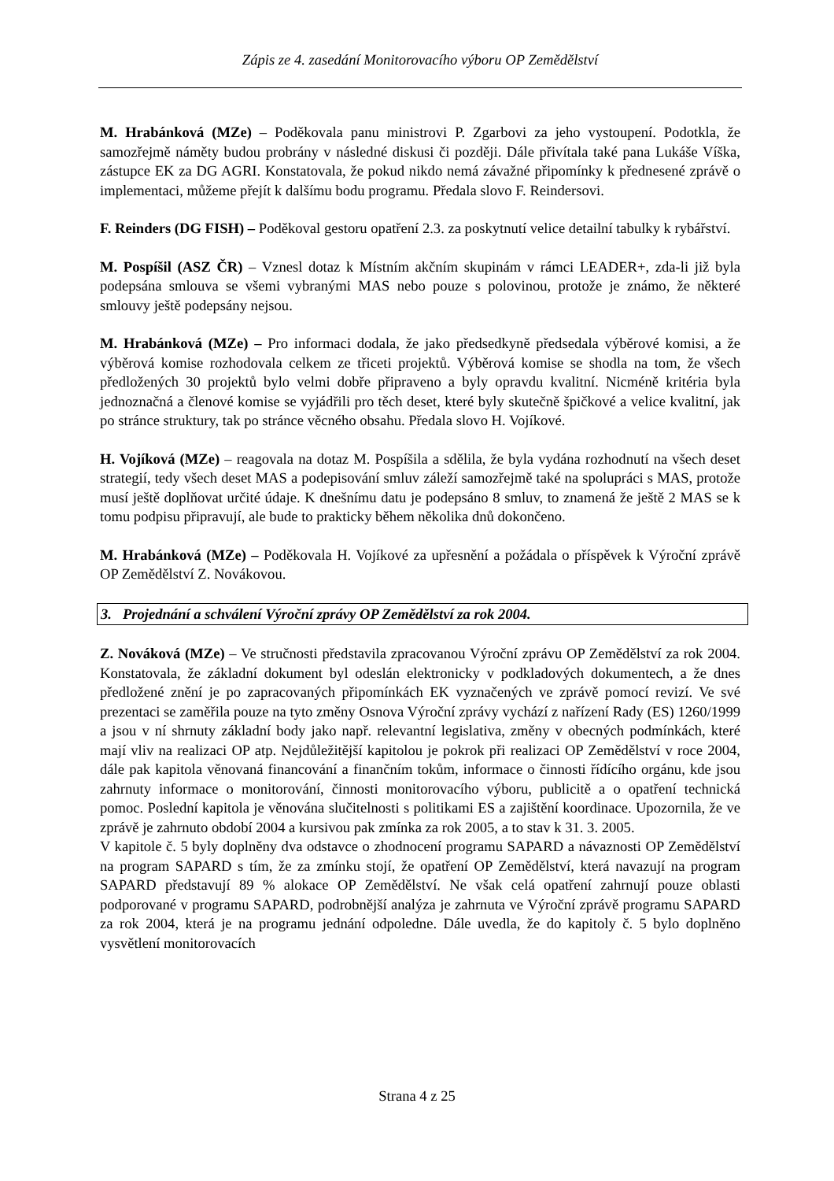Zápis ze 4. zasedání Monitorovacího výboru OP Zemědělství
M. Hrabánková (MZe) – Poděkovala panu ministrovi P. Zgarbovi za jeho vystoupení. Podotkla, že samozřejmě náměty budou probrány v následné diskusi či později. Dále přivítala také pana Lukáše Víška, zástupce EK za DG AGRI. Konstatovala, že pokud nikdo nemá závažné připomínky k přednesené zprávě o implementaci, můžeme přejít k dalšímu bodu programu. Předala slovo F. Reindersovi.
F. Reinders (DG FISH) – Poděkoval gestoru opatření 2.3. za poskytnutí velice detailní tabulky k rybářství.
M. Pospíšil (ASZ ČR) – Vznesl dotaz k Místním akčním skupinám v rámci LEADER+, zda-li již byla podepsána smlouva se všemi vybranými MAS nebo pouze s polovinou, protože je známo, že některé smlouvy ještě podepsány nejsou.
M. Hrabánková (MZe) – Pro informaci dodala, že jako předsedkyně předsedala výběrové komisi, a že výběrová komise rozhodovala celkem ze třiceti projektů. Výběrová komise se shodla na tom, že všech předložených 30 projektů bylo velmi dobře připraveno a byly opravdu kvalitní. Nicméně kritéria byla jednoznačná a členové komise se vyjádřili pro těch deset, které byly skutečně špičkové a velice kvalitní, jak po stránce struktury, tak po stránce věcného obsahu. Předala slovo H. Vojíkové.
H. Vojíková (MZe) – reagovala na dotaz M. Pospíšila a sdělila, že byla vydána rozhodnutí na všech deset strategií, tedy všech deset MAS a podepisování smluv záleží samozřejmě také na spolupráci s MAS, protože musí ještě doplňovat určité údaje. K dnešnímu datu je podepsáno 8 smluv, to znamená že ještě 2 MAS se k tomu podpisu připravují, ale bude to prakticky během několika dnů dokončeno.
M. Hrabánková (MZe) – Poděkovala H. Vojíkové za upřesnění a požádala o příspěvek k Výroční zprávě OP Zemědělství Z. Novákovou.
3. Projednání a schválení Výroční zprávy OP Zemědělství za rok 2004.
Z. Nováková (MZe) – Ve stručnosti představila zpracovanou Výroční zprávu OP Zemědělství za rok 2004. Konstatovala, že základní dokument byl odeslán elektronicky v podkladových dokumentech, a že dnes předložené znění je po zapracovaných připomínkách EK vyznačených ve zprávě pomocí revizí. Ve své prezentaci se zaměřila pouze na tyto změny Osnova Výroční zprávy vychází z nařízení Rady (ES) 1260/1999 a jsou v ní shrnuty základní body jako např. relevantní legislativa, změny v obecných podmínkách, které mají vliv na realizaci OP atp. Nejdůležitější kapitolou je pokrok při realizaci OP Zemědělství v roce 2004, dále pak kapitola věnovaná financování a finančním tokům, informace o činnosti řídícího orgánu, kde jsou zahrnuty informace o monitorování, činnosti monitorovacího výboru, publicitě a o opatření technická pomoc. Poslední kapitola je věnována slučitelnosti s politikami ES a zajištění koordinace. Upozornila, že ve zprávě je zahrnuto období 2004 a kursivou pak zmínka za rok 2005, a to stav k 31. 3. 2005.
V kapitole č. 5 byly doplněny dva odstavce o zhodnocení programu SAPARD a návaznosti OP Zemědělství na program SAPARD s tím, že za zmínku stojí, že opatření OP Zemědělství, která navazují na program SAPARD představují 89 % alokace OP Zemědělství. Ne však celá opatření zahrnují pouze oblasti podporované v programu SAPARD, podrobnější analýza je zahrnuta ve Výroční zprávě programu SAPARD za rok 2004, která je na programu jednání odpoledne. Dále uvedla, že do kapitoly č. 5 bylo doplněno vysvětlení monitorovacích
Strana 4 z 25